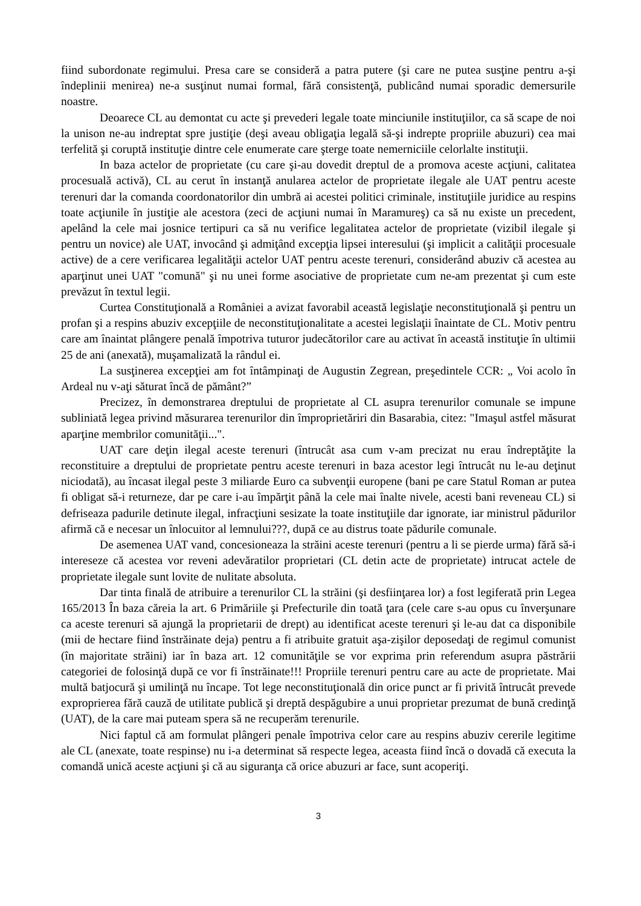fiind subordonate regimului. Presa care se consideră a patra putere (şi care ne putea susţine pentru a-şi îndeplinii menirea) ne-a susţinut numai formal, fără consistenţă, publicând numai sporadic demersurile noastre.
Deoarece CL au demontat cu acte şi prevederi legale toate minciunile instituţiilor, ca să scape de noi la unison ne-au indreptat spre justiţie (deşi aveau obligaţia legală să-şi indrepte propriile abuzuri) cea mai terfelită şi coruptă instituţie dintre cele enumerate care şterge toate nemerniciile celorlalte instituţii.
In baza actelor de proprietate (cu care şi-au dovedit dreptul de a promova aceste acţiuni, calitatea procesuală activă), CL au cerut în instanţă anularea actelor de proprietate ilegale ale UAT pentru aceste terenuri dar la comanda coordonatorilor din umbră ai acestei politici criminale, instituţiile juridice au respins toate acţiunile în justiţie ale acestora (zeci de acţiuni numai în Maramureş) ca să nu existe un precedent, apelând la cele mai josnice tertipuri ca să nu verifice legalitatea actelor de proprietate (vizibil ilegale şi pentru un novice) ale UAT, invocând şi admiţând excepţia lipsei interesului (şi implicit a calităţii procesuale active) de a cere verificarea legalităţii actelor UAT pentru aceste terenuri, considerând abuziv că acestea au aparţinut unei UAT "comună" şi nu unei forme asociative de proprietate cum ne-am prezentat şi cum este prevăzut în textul legii.
Curtea Constituţională a României a avizat favorabil această legislaţie neconstituţională şi pentru un profan şi a respins abuziv excepţiile de neconstituţionalitate a acestei legislaţii înaintate de CL. Motiv pentru care am înaintat plângere penală împotriva tuturor judecătorilor care au activat în această instituţie în ultimii 25 de ani (anexată), muşamalizată la rândul ei.
La susţinerea excepţiei am fot întâmpinaţi de Augustin Zegrean, preşedintele CCR: „ Voi acolo în Ardeal nu v-aţi săturat încă de pământ?”
Precizez, în demonstrarea dreptului de proprietate al CL asupra terenurilor comunale se impune subliniată legea privind măsurarea terenurilor din împroprietăriri din Basarabia, citez: "Imaşul astfel măsurat aparţine membrilor comunităţii...".
UAT care deţin ilegal aceste terenuri (întrucât asa cum v-am precizat nu erau îndreptăţite la reconstituire a dreptului de proprietate pentru aceste terenuri in baza acestor legi întrucât nu le-au deţinut niciodată), au încasat ilegal peste 3 miliarde Euro ca subvenţii europene (bani pe care Statul Roman ar putea fi obligat să-i returneze, dar pe care i-au împărţit până la cele mai înalte nivele, acesti bani reveneau CL) si defriseaza padurile detinute ilegal, infracţiuni sesizate la toate instituţiile dar ignorate, iar ministrul pădurilor afirmă că e necesar un înlocuitor al lemnului???, după ce au distrus toate pădurile comunale.
De asemenea UAT vand, concesioneaza la străini aceste terenuri (pentru a li se pierde urma) fără să-i intereseze că acestea vor reveni adevăratilor proprietari (CL detin acte de proprietate) intrucat actele de proprietate ilegale sunt lovite de nulitate absoluta.
Dar tinta finală de atribuire a terenurilor CL la străini (şi desfiinţarea lor) a fost legiferată prin Legea 165/2013 În baza căreia la art. 6 Primăriile şi Prefecturile din toată ţara (cele care s-au opus cu înverşunare ca aceste terenuri să ajungă la proprietarii de drept) au identificat aceste terenuri şi le-au dat ca disponibile (mii de hectare fiind înstrăinate deja) pentru a fi atribuite gratuit aşa-zişilor deposedaţi de regimul comunist (în majoritate străini) iar în baza art. 12 comunităţile se vor exprima prin referendum asupra păstrării categoriei de folosinţă după ce vor fi înstrăinate!!! Propriile terenuri pentru care au acte de proprietate. Mai multă batjocură şi umilinţă nu încape. Tot lege neconstituţională din orice punct ar fi privită întrucât prevede exproprierea fără cauză de utilitate publică şi dreptă despăgubire a unui proprietar prezumat de bună credinţă (UAT), de la care mai puteam spera să ne recuperăm terenurile.
Nici faptul că am formulat plângeri penale împotriva celor care au respins abuziv cererile legitime ale CL (anexate, toate respinse) nu i-a determinat să respecte legea, aceasta fiind încă o dovadă că executa la comandă unică aceste acţiuni şi că au siguranţa că orice abuzuri ar face, sunt acoperiţi.
3